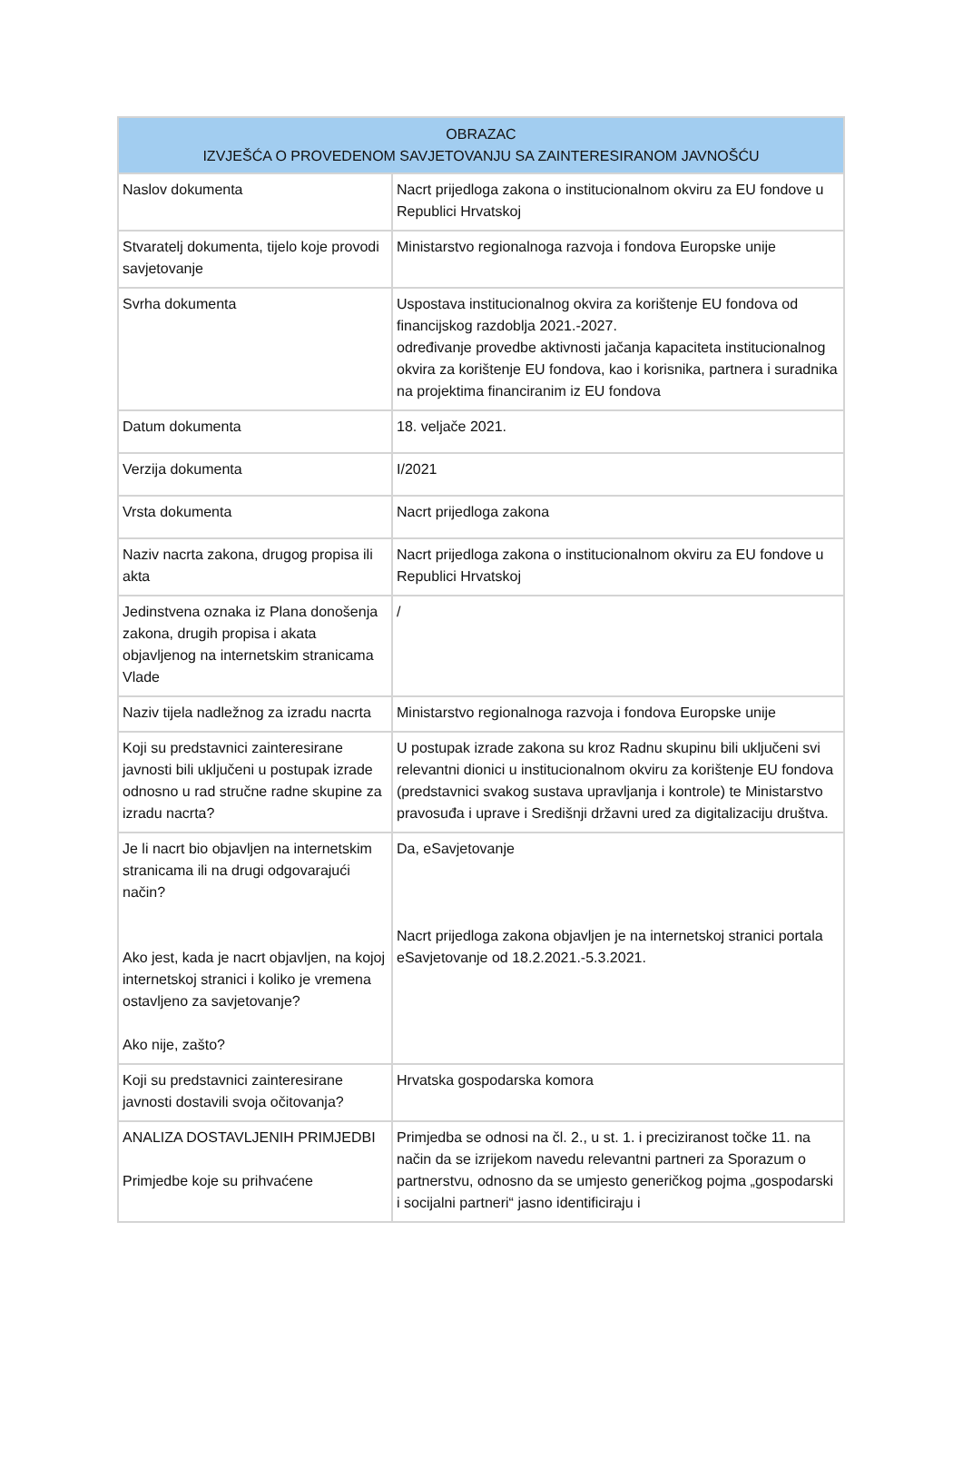| OBRAZAC IZVJEŠĆA O PROVEDENOM SAVJETOVANJU SA ZAINTERESIRANOM JAVNOŠĆU | |
| --- | --- |
| Naslov dokumenta | Nacrt prijedloga zakona o institucionalnom okviru za EU fondove u Republici Hrvatskoj |
| Stvaratelj dokumenta, tijelo koje provodi savjetovanje | Ministarstvo regionalnoga razvoja i fondova Europske unije |
| Svrha dokumenta | Uspostava institucionalnog okvira za korištenje EU fondova od financijskog razdoblja 2021.-2027. određivanje provedbe aktivnosti jačanja kapaciteta institucionalnog okvira za korištenje EU fondova, kao i korisnika, partnera i suradnika na projektima financiranim iz EU fondova |
| Datum dokumenta | 18. veljače 2021. |
| Verzija dokumenta | I/2021 |
| Vrsta dokumenta | Nacrt prijedloga zakona |
| Naziv nacrta zakona, drugog propisa ili akta | Nacrt prijedloga zakona o institucionalnom okviru za EU fondove u Republici Hrvatskoj |
| Jedinstvena oznaka iz Plana donošenja zakona, drugih propisa i akata objavljenog na internetskim stranicama Vlade | / |
| Naziv tijela nadležnog za izradu nacrta | Ministarstvo regionalnoga razvoja i fondova Europske unije |
| Koji su predstavnici zainteresirane javnosti bili uključeni u postupak izrade odnosno u rad stručne radne skupine za izradu nacrta? | U postupak izrade zakona su kroz Radnu skupinu bili uključeni svi relevantni dionici u institucionalnom okviru za korištenje EU fondova (predstavnici svakog sustava upravljanja i kontrole) te Ministarstvo pravosuđa i uprave i Središnji državni ured za digitalizaciju društva. |
| Je li nacrt bio objavljen na internetskim stranicama ili na drugi odgovarajući način? Ako jest, kada je nacrt objavljen, na kojoj internetskoj stranici i koliko je vremena ostavljeno za savjetovanje? Ako nije, zašto? | Da, eSavjetovanje Nacrt prijedloga zakona objavljen je na internetskoj stranici portala eSavjetovanje od 18.2.2021.-5.3.2021. |
| Koji su predstavnici zainteresirane javnosti dostavili svoja očitovanja? | Hrvatska gospodarska komora |
| ANALIZA DOSTAVLJENIH PRIMJEDBI Primjedbe koje su prihvaćene | Primjedba se odnosi na čl. 2., u st. 1. i preciziranost točke 11. na način da se izrijekom navedu relevantni partneri za Sporazum o partnerstvu, odnosno da se umjesto generičkog pojma „gospodarski i socijalni partneri“ jasno identificiraju i |